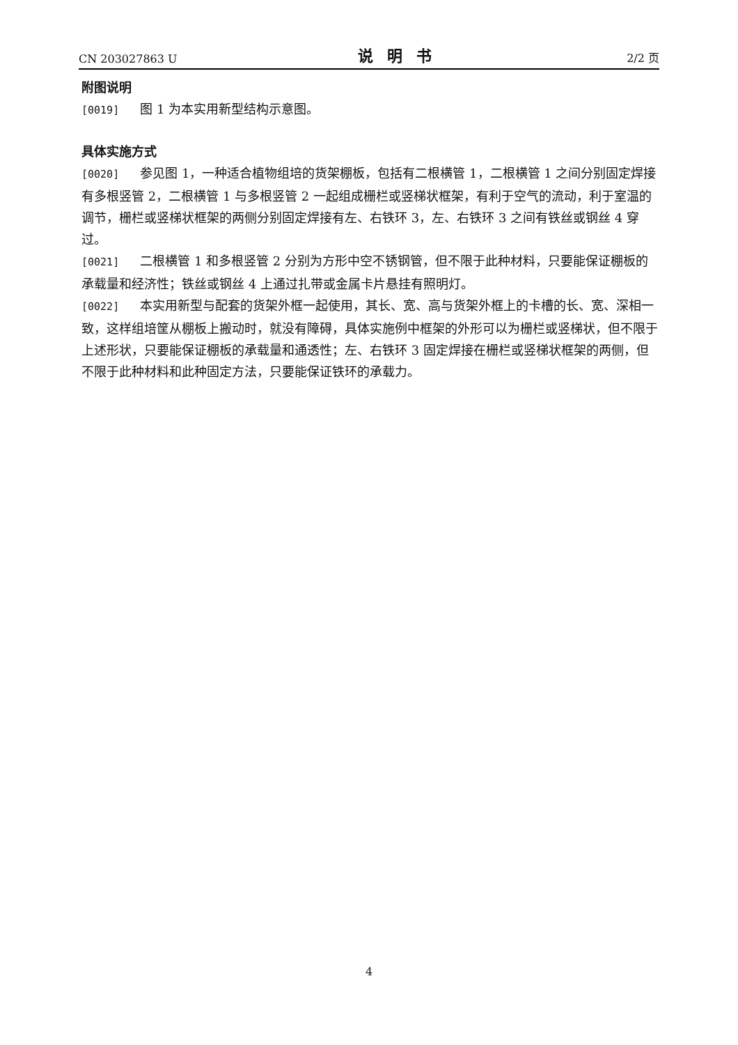CN 203027863 U 说明书 2/2 页
附图说明
[0019] 图 1 为本实用新型结构示意图。
具体实施方式
[0020] 参见图 1，一种适合植物组培的货架棚板，包括有二根横管 1，二根横管 1 之间分别固定焊接有多根竖管 2，二根横管 1 与多根竖管 2 一起组成栅栏或竖梯状框架，有利于空气的流动，利于室温的调节，栅栏或竖梯状框架的两侧分别固定焊接有左、右铁环 3，左、右铁环 3 之间有铁丝或钢丝 4 穿过。
[0021] 二根横管 1 和多根竖管 2 分别为方形中空不锈钢管，但不限于此种材料，只要能保证棚板的承载量和经济性；铁丝或钢丝 4 上通过扎带或金属卡片悬挂有照明灯。
[0022] 本实用新型与配套的货架外框一起使用，其长、宽、高与货架外框上的卡槽的长、宽、深相一致，这样组培筐从棚板上搬动时，就没有障碍，具体实施例中框架的外形可以为栅栏或竖梯状，但不限于上述形状，只要能保证棚板的承载量和通透性；左、右铁环 3 固定焊接在栅栏或竖梯状框架的两侧，但不限于此种材料和此种固定方法，只要能保证铁环的承载力。
4